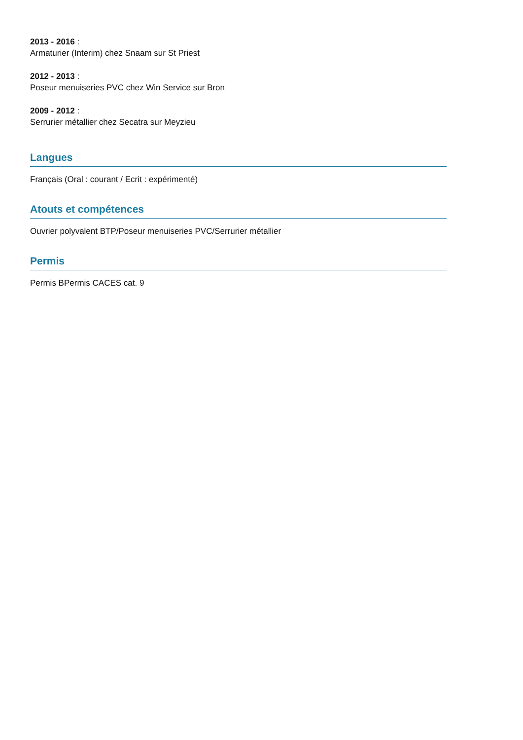2013 - 2016 :
Armaturier (Interim) chez Snaam sur St Priest
2012 - 2013 :
Poseur menuiseries PVC chez Win Service sur Bron
2009 - 2012 :
Serrurier métallier chez Secatra sur Meyzieu
Langues
Français (Oral : courant / Ecrit : expérimenté)
Atouts et compétences
Ouvrier polyvalent BTP/Poseur menuiseries PVC/Serrurier métallier
Permis
Permis BPermis CACES cat. 9